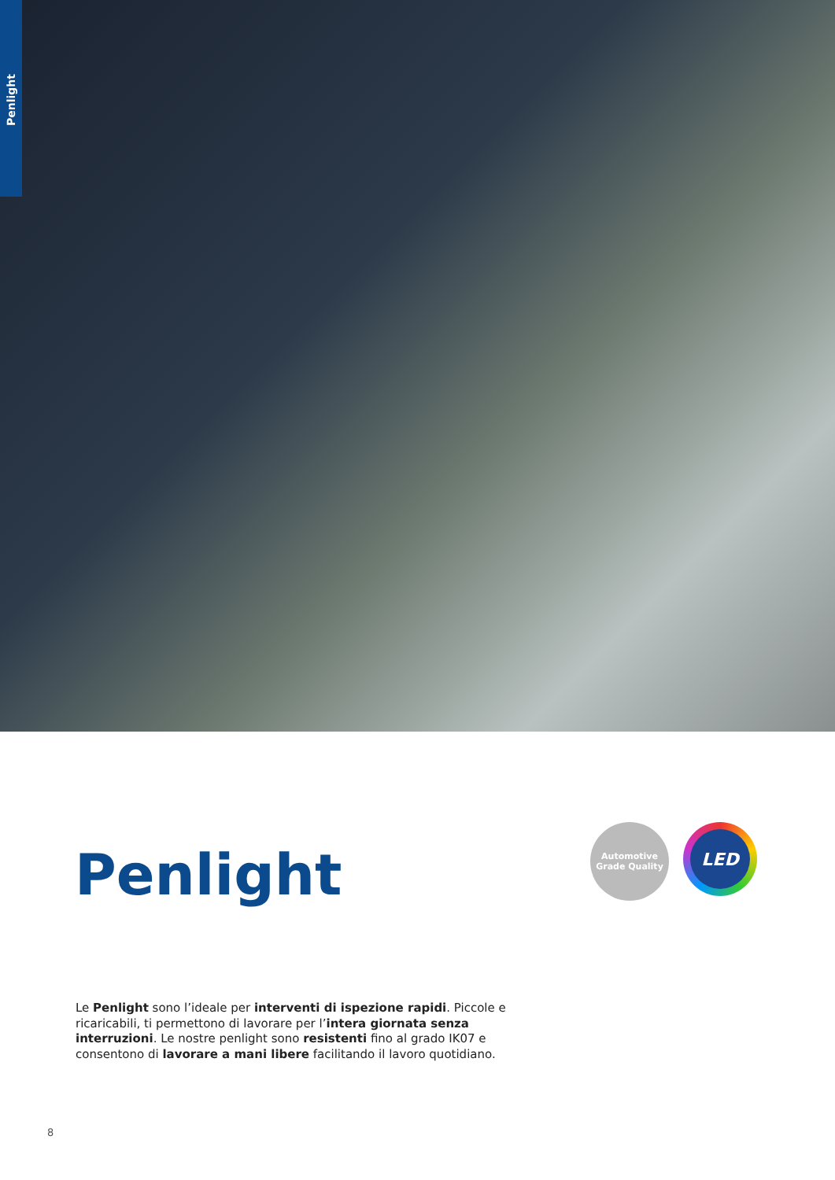Penlight
Penlight
Automotive Grade Quality
LED
Le Penlight sono l’ideale per interventi di ispezione rapidi. Piccole e ricaricabili, ti permettono di lavorare per l’intera giornata senza interruzioni. Le nostre penlight sono resistenti fino al grado IK07 e consentono di lavorare a mani libere facilitando il lavoro quotidiano.
8